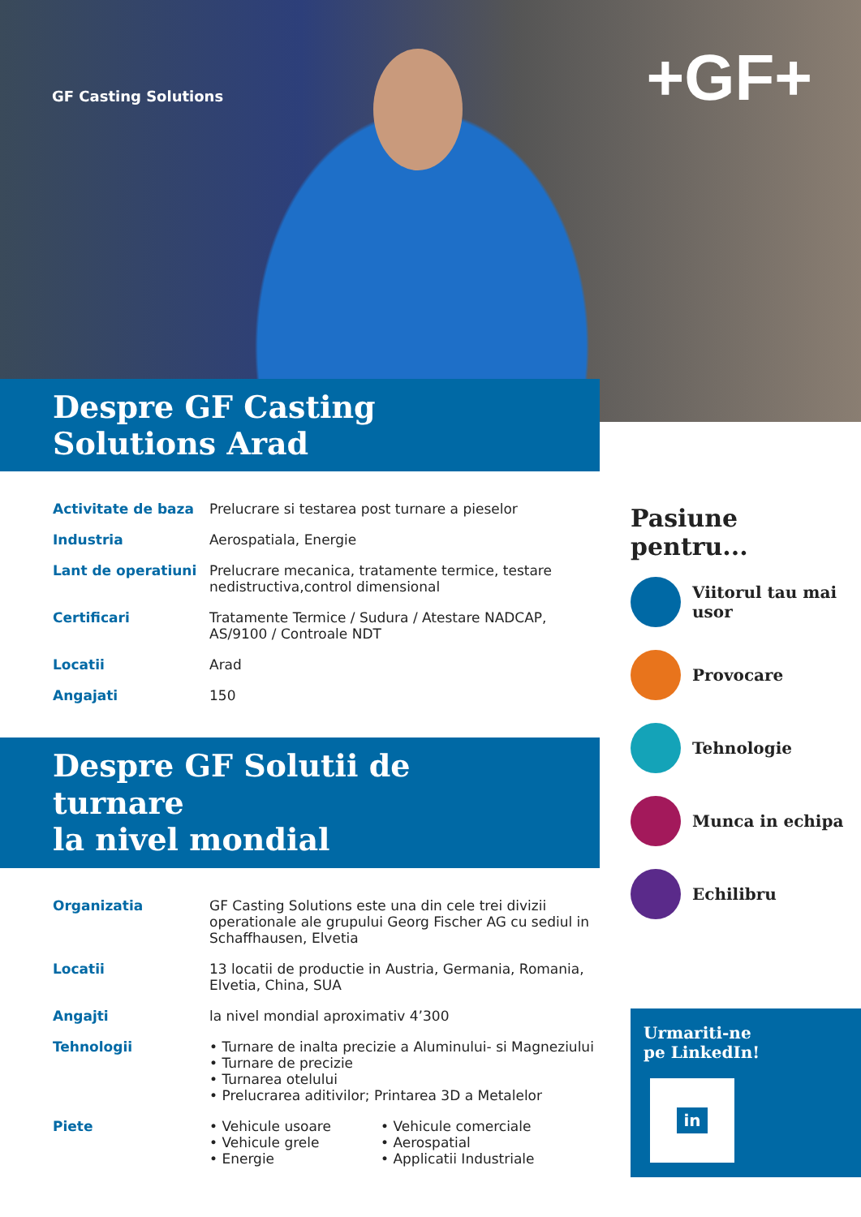GF Casting Solutions +GF+
Despre GF Casting Solutions Arad
| Activitate de baza | Prelucrare si testarea post turnare a pieselor |
| Industria | Aerospatiala, Energie |
| Lant de operatiuni | Prelucrare mecanica, tratamente termice, testare nedistructiva,control dimensional |
| Certificari | Tratamente Termice / Sudura / Atestare NADCAP, AS/9100 / Controale NDT |
| Locatii | Arad |
| Angajati | 150 |
Despre GF Solutii de turnare
la nivel mondial
| Organizatia | GF Casting Solutions este una din cele trei divizii operationale ale grupului Georg Fischer AG cu sediul in Schaffhausen, Elvetia | |
| Locatii | 13 locatii de productie in Austria, Germania, Romania, Elvetia, China, SUA | |
| Angajti | la nivel mondial aproximativ 4’300 | |
| Tehnologii | • Turnare de inalta precizie a Aluminului- si Magneziului • Turnare de precizie • Turnarea otelului • Prelucrarea aditivilor; Printarea 3D a Metalelor | |
| Piete | • Vehicule usoare • Vehicule grele • Energie | • Vehicule comerciale • Aerospatial • Applicatii Industriale |
Pasiune pentru...
Viitorul tau mai usor
Provocare
Tehnologie
Munca in echipa
Echilibru
Urmariti-ne
pe LinkedIn!
in